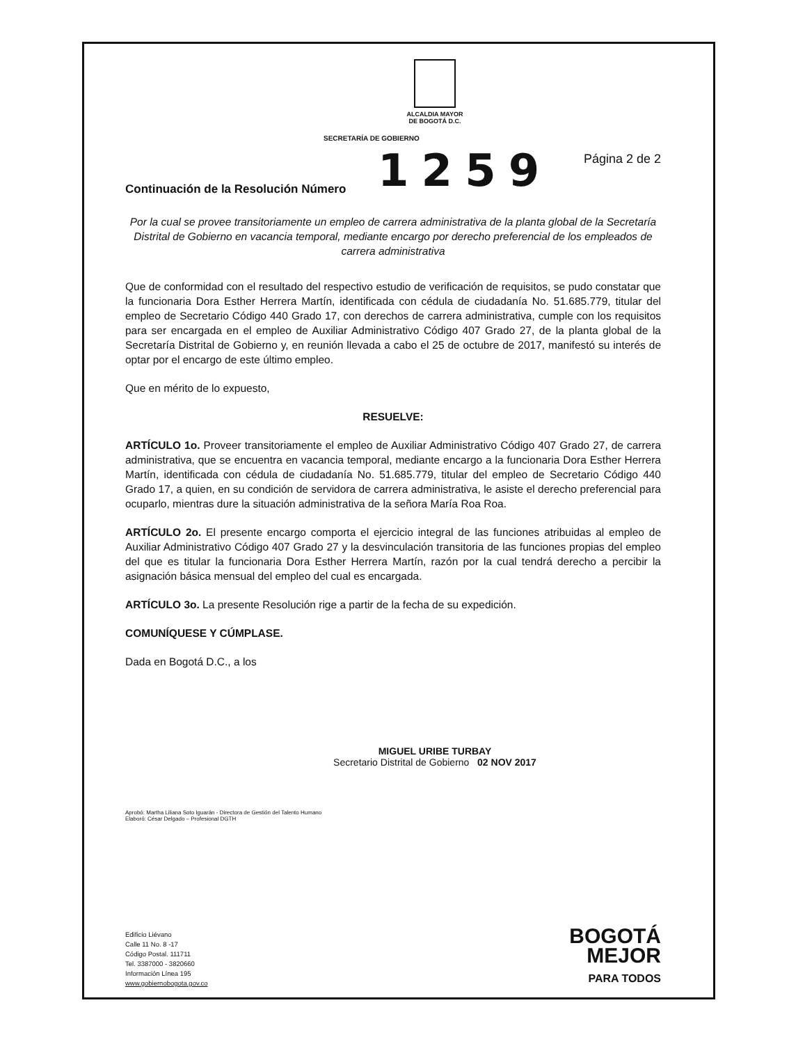ALCALDIA MAYOR
DE BOGOTÁ D.C.
SECRETARÍA DE GOBIERNO
Continuación de la Resolución Número 1259 Página 2 de 2
Por la cual se provee transitoriamente un empleo de carrera administrativa de la planta global de la Secretaría Distrital de Gobierno en vacancia temporal, mediante encargo por derecho preferencial de los empleados de carrera administrativa
Que de conformidad con el resultado del respectivo estudio de verificación de requisitos, se pudo constatar que la funcionaria Dora Esther Herrera Martín, identificada con cédula de ciudadanía No. 51.685.779, titular del empleo de Secretario Código 440 Grado 17, con derechos de carrera administrativa, cumple con los requisitos para ser encargada en el empleo de Auxiliar Administrativo Código 407 Grado 27, de la planta global de la Secretaría Distrital de Gobierno y, en reunión llevada a cabo el 25 de octubre de 2017, manifestó su interés de optar por el encargo de este último empleo.
Que en mérito de lo expuesto,
RESUELVE:
ARTÍCULO 1o. Proveer transitoriamente el empleo de Auxiliar Administrativo Código 407 Grado 27, de carrera administrativa, que se encuentra en vacancia temporal, mediante encargo a la funcionaria Dora Esther Herrera Martín, identificada con cédula de ciudadanía No. 51.685.779, titular del empleo de Secretario Código 440 Grado 17, a quien, en su condición de servidora de carrera administrativa, le asiste el derecho preferencial para ocuparlo, mientras dure la situación administrativa de la señora María Roa Roa.
ARTÍCULO 2o. El presente encargo comporta el ejercicio integral de las funciones atribuidas al empleo de Auxiliar Administrativo Código 407 Grado 27 y la desvinculación transitoria de las funciones propias del empleo del que es titular la funcionaria Dora Esther Herrera Martín, razón por la cual tendrá derecho a percibir la asignación básica mensual del empleo del cual es encargada.
ARTÍCULO 3o. La presente Resolución rige a partir de la fecha de su expedición.
COMUNÍQUESE Y CÚMPLASE.
Dada en Bogotá D.C., a los
MIGUEL URIBE TURBAY
Secretario Distrital de Gobierno 02 NOV 2017
Aprobó: Martha Liliana Soto Iguarán - Directora de Gestión del Talento Humano
Elaboró: César Delgado – Profesional DGTH
Edificio Liévano
Calle 11 No. 8 -17
Código Postal. 111711
Tel. 3387000 - 3820660
Información Línea 195
www.gobiernobogota.gov.co
BOGOTÁ
MEJOR
PARA TODOS